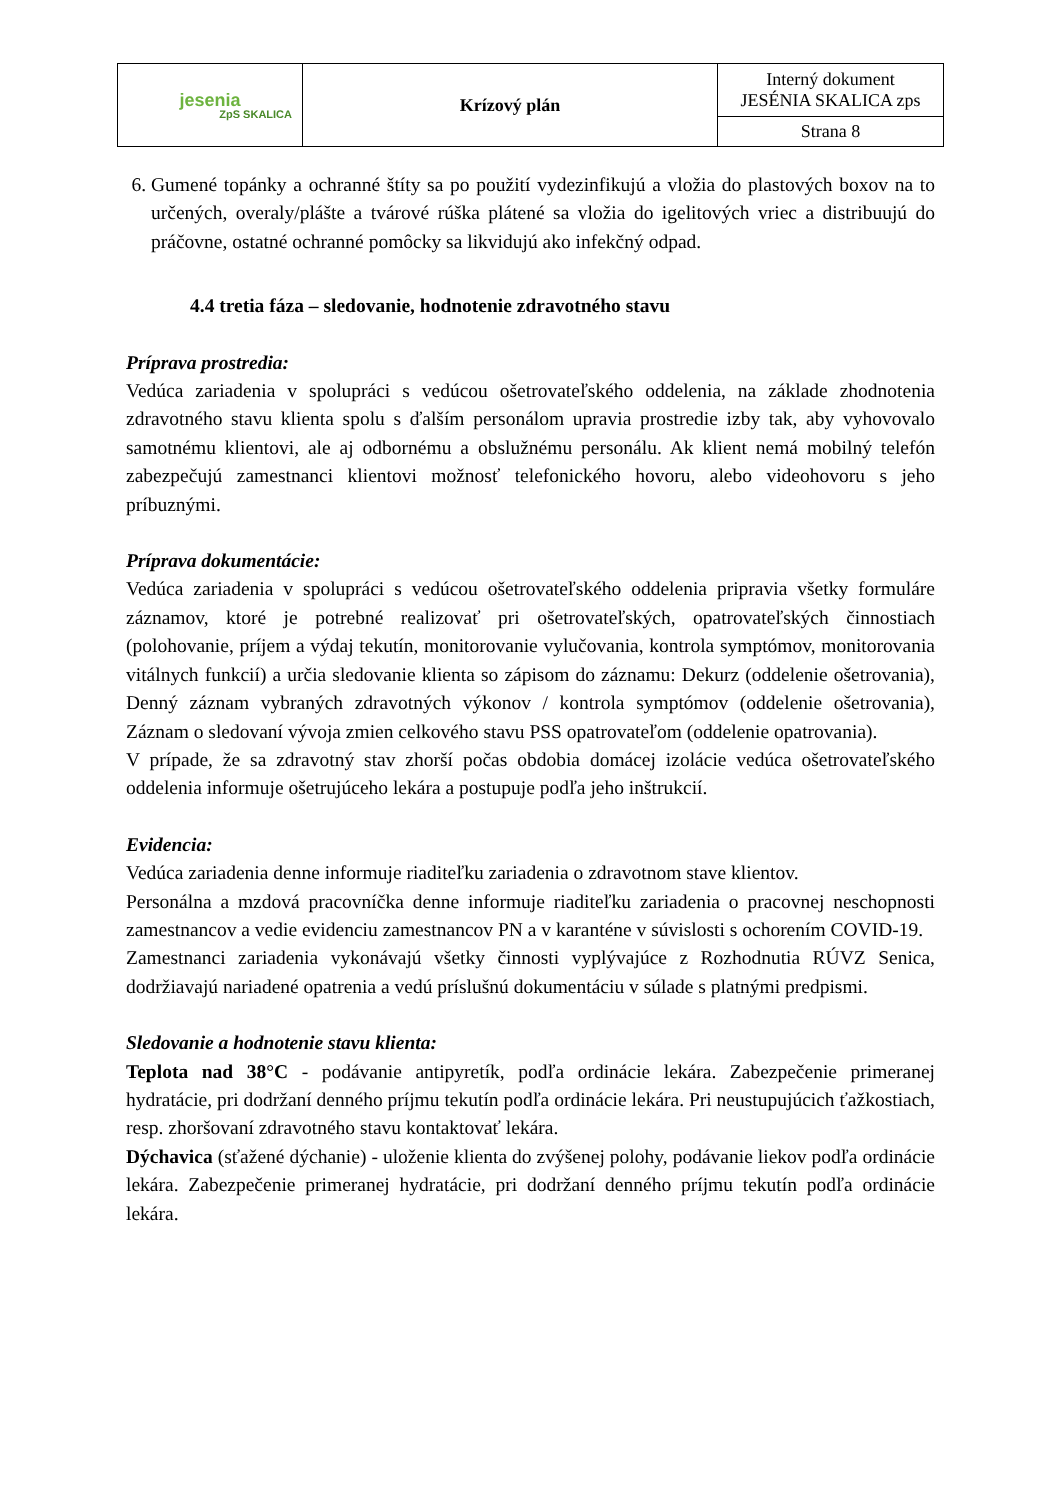| jesenia ZpS SKALICA | Krízový plán | Interný dokument JESÉNIA SKALICA zps |
| | | Strana 8 |
6. Gumené topánky a ochranné štíty sa po použití vydezinfikujú a vložia do plastových boxov na to určených, overaly/plášte a tvárové rúška plátené sa vložia do igelitových vriec a distribuujú do práčovne, ostatné ochranné pomôcky sa likvidujú ako infekčný odpad.
4.4 tretia fáza – sledovanie, hodnotenie zdravotného stavu
Príprava prostredia:
Vedúca zariadenia v spolupráci s vedúcou ošetrovateľského oddelenia, na základe zhodnotenia zdravotného stavu klienta spolu s ďalším personálom upravia prostredie izby tak, aby vyhovovalo samotnému klientovi, ale aj odbornému a obslužnému personálu. Ak klient nemá mobilný telefón zabezpečujú zamestnanci klientovi možnosť telefonického hovoru, alebo videohovoru s jeho príbuznými.
Príprava dokumentácie:
Vedúca zariadenia v spolupráci s vedúcou ošetrovateľského oddelenia pripravia všetky formuláre záznamov, ktoré je potrebné realizovať pri ošetrovateľských, opatrovateľských činnostiach (polohovanie, príjem a výdaj tekutín, monitorovanie vylučovania, kontrola symptómov, monitorovania vitálnych funkcií) a určia sledovanie klienta so zápisom do záznamu: Dekurz (oddelenie ošetrovania), Denný záznam vybraných zdravotných výkonov / kontrola symptómov (oddelenie ošetrovania), Záznam o sledovaní vývoja zmien celkového stavu PSS opatrovateľom (oddelenie opatrovania).
V prípade, že sa zdravotný stav zhorší počas obdobia domácej izolácie vedúca ošetrovateľského oddelenia informuje ošetrujúceho lekára a postupuje podľa jeho inštrukcií.
Evidencia:
Vedúca zariadenia denne informuje riaditeľku zariadenia o zdravotnom stave klientov.
Personálna a mzdová pracovníčka denne informuje riaditeľku zariadenia o pracovnej neschopnosti zamestnancov a vedie evidenciu zamestnancov PN a v karanténe v súvislosti s ochorením COVID-19.
Zamestnanci zariadenia vykonávajú všetky činnosti vyplývajúce z Rozhodnutia RÚVZ Senica, dodržiavajú nariadené opatrenia a vedú príslušnú dokumentáciu v súlade s platnými predpismi.
Sledovanie a hodnotenie stavu klienta:
Teplota nad 38°C - podávanie antipyretík, podľa ordinácie lekára. Zabezpečenie primeranej hydratácie, pri dodržaní denného príjmu tekutín podľa ordinácie lekára. Pri neustupujúcich ťažkostiach, resp. zhoršovaní zdravotného stavu kontaktovať lekára.
Dýchavica (sťažené dýchanie) - uloženie klienta do zvýšenej polohy, podávanie liekov podľa ordinácie lekára. Zabezpečenie primeranej hydratácie, pri dodržaní denného príjmu tekutín podľa ordinácie lekára.